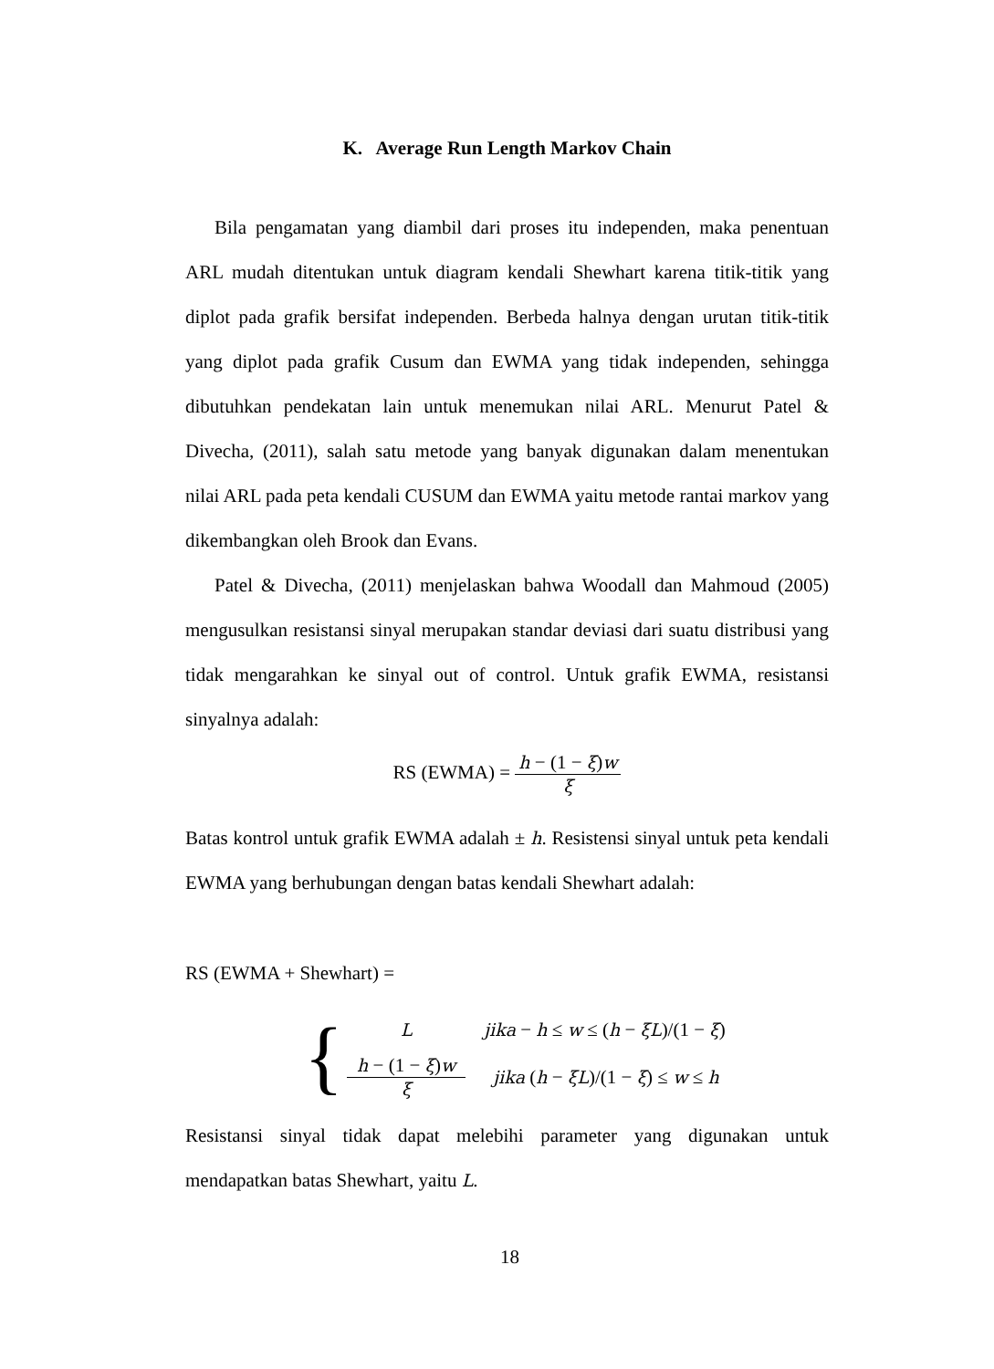K. Average Run Length Markov Chain
Bila pengamatan yang diambil dari proses itu independen, maka penentuan ARL mudah ditentukan untuk diagram kendali Shewhart karena titik-titik yang diplot pada grafik bersifat independen. Berbeda halnya dengan urutan titik-titik yang diplot pada grafik Cusum dan EWMA yang tidak independen, sehingga dibutuhkan pendekatan lain untuk menemukan nilai ARL. Menurut Patel & Divecha, (2011), salah satu metode yang banyak digunakan dalam menentukan nilai ARL pada peta kendali CUSUM dan EWMA yaitu metode rantai markov yang dikembangkan oleh Brook dan Evans.
Patel & Divecha, (2011) menjelaskan bahwa Woodall dan Mahmoud (2005) mengusulkan resistansi sinyal merupakan standar deviasi dari suatu distribusi yang tidak mengarahkan ke sinyal out of control. Untuk grafik EWMA, resistansi sinyalnya adalah:
RS (EWMA) = h − (1 − ξ)w ξ
Batas kontrol untuk grafik EWMA adalah ± h. Resistensi sinyal untuk peta kendali EWMA yang berhubungan dengan batas kendali Shewhart adalah:
RS (EWMA + Shewhart) =
{
Ljika − h ≤ w ≤ (h − ξL)/(1 − ξ)
h − (1 − ξ)w ξ jika (h − ξL)/(1 − ξ) ≤ w ≤ h
Resistansi sinyal tidak dapat melebihi parameter yang digunakan untuk mendapatkan batas Shewhart, yaitu L.
18